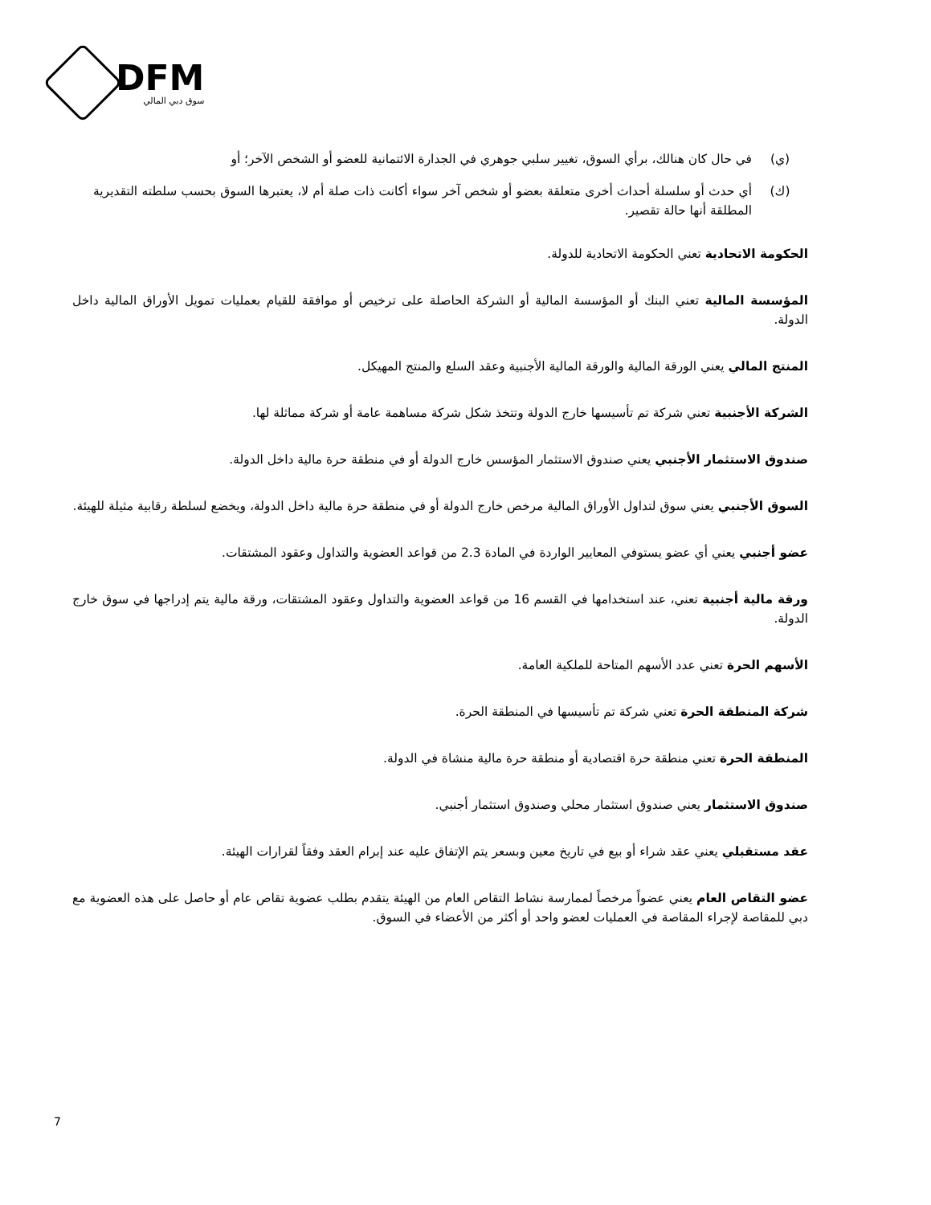DFM
سوق دبي المالي
(ي) في حال كان هنالك، برأي السوق، تغيير سلبي جوهري في الجدارة الائتمانية للعضو أو الشخص الآخر؛ أو
(ك) أي حدث أو سلسلة أحداث أخرى متعلقة بعضو أو شخص آخر سواء أكانت ذات صلة أم لا، يعتبرها السوق بحسب سلطته التقديرية المطلقة أنها حالة تقصير.
الحكومة الاتحادية تعني الحكومة الاتحادية للدولة.
المؤسسة المالية تعني البنك أو المؤسسة المالية أو الشركة الحاصلة على ترخيص أو موافقة للقيام بعمليات تمويل الأوراق المالية داخل الدولة.
المنتج المالي يعني الورقة المالية والورقة المالية الأجنبية وعقد السلع والمنتج المهيكل.
الشركة الأجنبية تعني شركة تم تأسيسها خارج الدولة وتتخذ شكل شركة مساهمة عامة أو شركة مماثلة لها.
صندوق الاستثمار الأجنبي يعني صندوق الاستثمار المؤسس خارج الدولة أو في منطقة حرة مالية داخل الدولة.
السوق الأجنبي يعني سوق لتداول الأوراق المالية مرخص خارج الدولة أو في منطقة حرة مالية داخل الدولة، ويخضع لسلطة رقابية مثيلة للهيئة.
عضو أجنبي يعني أي عضو يستوفي المعايير الواردة في المادة 2.3 من قواعد العضوية والتداول وعقود المشتقات.
ورقة مالية أجنبية تعني، عند استخدامها في القسم 16 من قواعد العضوية والتداول وعقود المشتقات، ورقة مالية يتم إدراجها في سوق خارج الدولة.
الأسهم الحرة تعني عدد الأسهم المتاحة للملكية العامة.
شركة المنطقة الحرة تعني شركة تم تأسيسها في المنطقة الحرة.
المنطقة الحرة تعني منطقة حرة اقتصادية أو منطقة حرة مالية منشاة في الدولة.
صندوق الاستثمار يعني صندوق استثمار محلي وصندوق استثمار أجنبي.
عقد مستقبلي يعني عقد شراء أو بيع في تاريخ معين وبسعر يتم الإتفاق عليه عند إبرام العقد وفقاً لقرارات الهيئة.
عضو التقاص العام يعني عضواً مرخصاً لممارسة نشاط التقاص العام من الهيئة يتقدم بطلب عضوية تقاص عام أو حاصل على هذه العضوية مع دبي للمقاصة لإجراء المقاصة في العمليات لعضو واحد أو أكثر من الأعضاء في السوق.
7